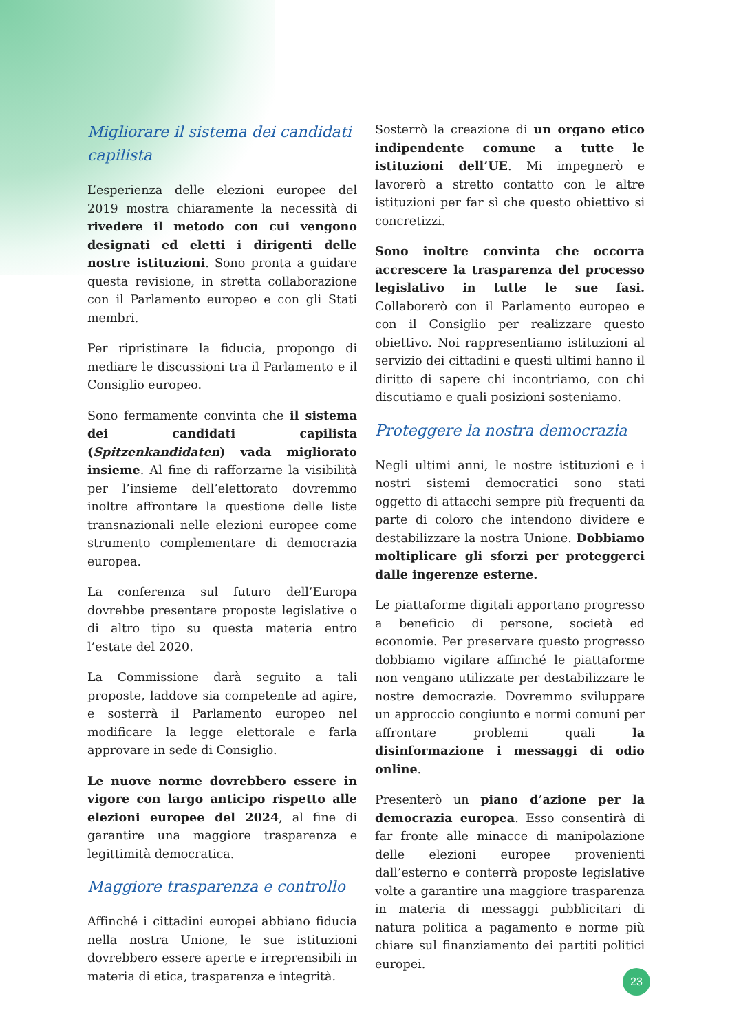Migliorare il sistema dei candidati capilista
L’esperienza delle elezioni europee del 2019 mostra chiaramente la necessità di rivedere il metodo con cui vengono designati ed eletti i dirigenti delle nostre istituzioni. Sono pronta a guidare questa revisione, in stretta collaborazione con il Parlamento europeo e con gli Stati membri.
Per ripristinare la fiducia, propongo di mediare le discussioni tra il Parlamento e il Consiglio europeo.
Sono fermamente convinta che il sistema dei candidati capilista (Spitzenkandidaten) vada migliorato insieme. Al fine di rafforzarne la visibilità per l’insieme dell’elettorato dovremmo inoltre affrontare la questione delle liste transnazionali nelle elezioni europee come strumento complementare di democrazia europea.
La conferenza sul futuro dell’Europa dovrebbe presentare proposte legislative o di altro tipo su questa materia entro l’estate del 2020.
La Commissione darà seguito a tali proposte, laddove sia competente ad agire, e sosterrà il Parlamento europeo nel modificare la legge elettorale e farla approvare in sede di Consiglio.
Le nuove norme dovrebbero essere in vigore con largo anticipo rispetto alle elezioni europee del 2024, al fine di garantire una maggiore trasparenza e legittimità democratica.
Maggiore trasparenza e controllo
Affinché i cittadini europei abbiano fiducia nella nostra Unione, le sue istituzioni dovrebbero essere aperte e irreprensibili in materia di etica, trasparenza e integrità.
Sosterrò la creazione di un organo etico indipendente comune a tutte le istituzioni dell’UE. Mi impegnerò e lavorerò a stretto contatto con le altre istituzioni per far sì che questo obiettivo si concretizzi.
Sono inoltre convinta che occorra accrescere la trasparenza del processo legislativo in tutte le sue fasi. Collaborerò con il Parlamento europeo e con il Consiglio per realizzare questo obiettivo. Noi rappresentiamo istituzioni al servizio dei cittadini e questi ultimi hanno il diritto di sapere chi incontriamo, con chi discutiamo e quali posizioni sosteniamo.
Proteggere la nostra democrazia
Negli ultimi anni, le nostre istituzioni e i nostri sistemi democratici sono stati oggetto di attacchi sempre più frequenti da parte di coloro che intendono dividere e destabilizzare la nostra Unione. Dobbiamo moltiplicare gli sforzi per proteggerci dalle ingerenze esterne.
Le piattaforme digitali apportano progresso a beneficio di persone, società ed economie. Per preservare questo progresso dobbiamo vigilare affinché le piattaforme non vengano utilizzate per destabilizzare le nostre democrazie. Dovremmo sviluppare un approccio congiunto e normi comuni per affrontare problemi quali la disinformazione i messaggi di odio online.
Presenterò un piano d’azione per la democrazia europea. Esso consentirà di far fronte alle minacce di manipolazione delle elezioni europee provenienti dall’esterno e conterrà proposte legislative volte a garantire una maggiore trasparenza in materia di messaggi pubblicitari di natura politica a pagamento e norme più chiare sul finanziamento dei partiti politici europei.
23